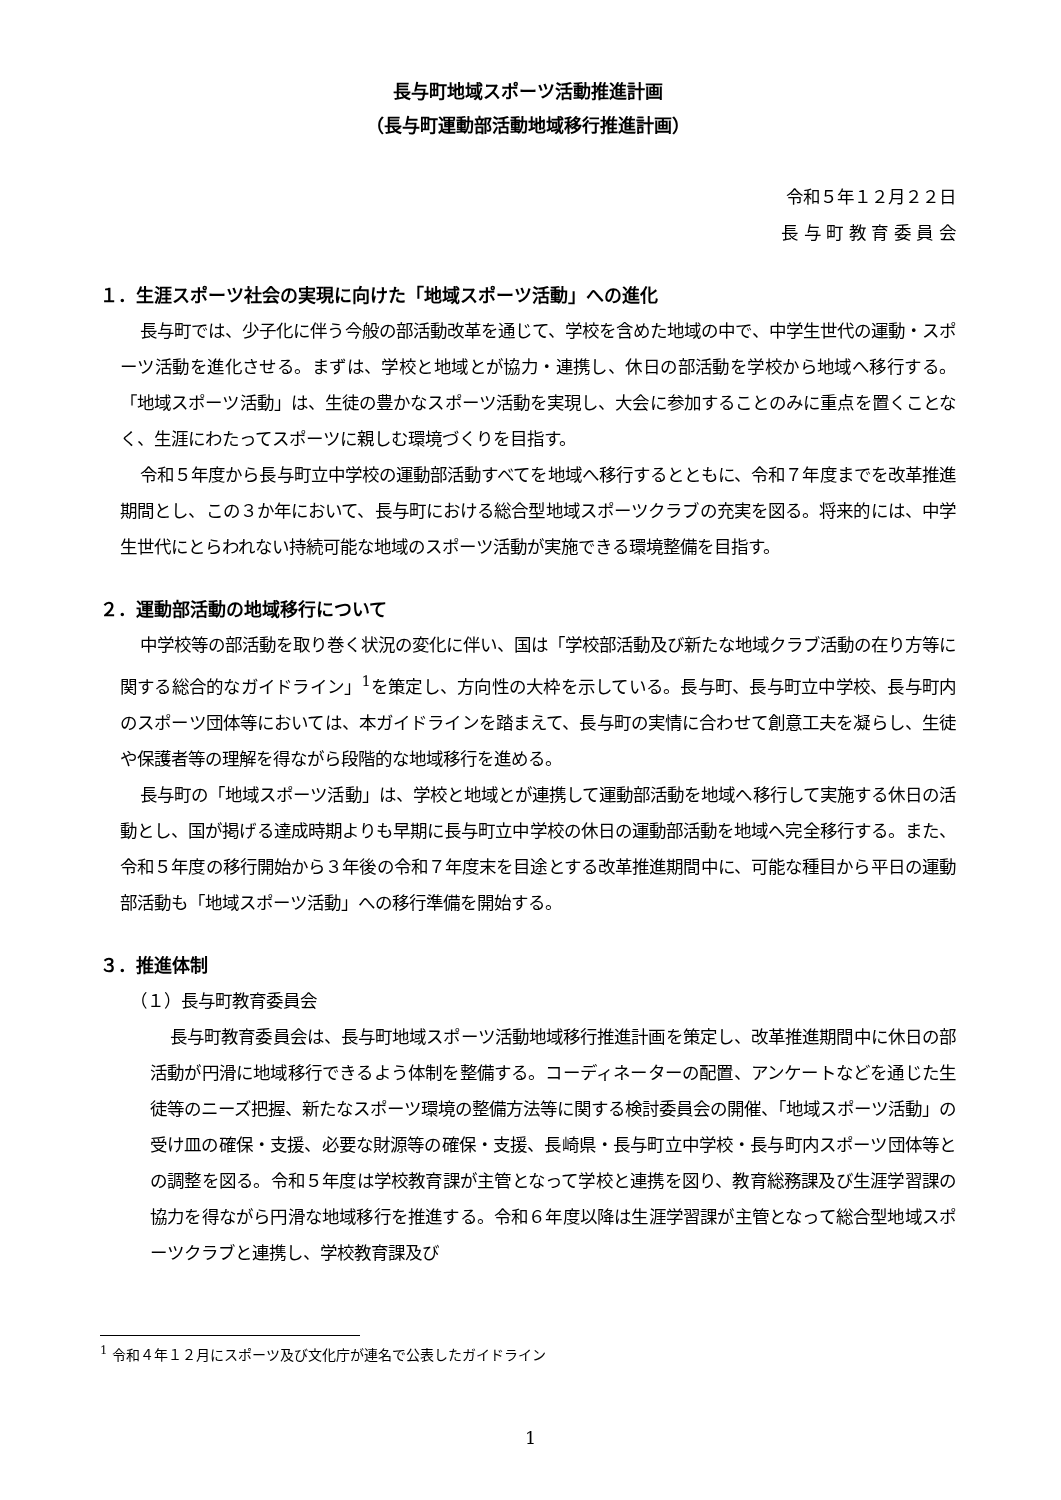長与町地域スポーツ活動推進計画
（長与町運動部活動地域移行推進計画）
令和５年１２月２２日
長 与 町 教 育 委 員 会
１．生涯スポーツ社会の実現に向けた「地域スポーツ活動」への進化
長与町では、少子化に伴う今般の部活動改革を通じて、学校を含めた地域の中で、中学生世代の運動・スポーツ活動を進化させる。まずは、学校と地域とが協力・連携し、休日の部活動を学校から地域へ移行する。「地域スポーツ活動」は、生徒の豊かなスポーツ活動を実現し、大会に参加することのみに重点を置くことなく、生涯にわたってスポーツに親しむ環境づくりを目指す。
令和５年度から長与町立中学校の運動部活動すべてを地域へ移行するとともに、令和７年度までを改革推進期間とし、この３か年において、長与町における総合型地域スポーツクラブの充実を図る。将来的には、中学生世代にとらわれない持続可能な地域のスポーツ活動が実施できる環境整備を目指す。
２．運動部活動の地域移行について
中学校等の部活動を取り巻く状況の変化に伴い、国は「学校部活動及び新たな地域クラブ活動の在り方等に関する総合的なガイドライン」<sup>1</sup>を策定し、方向性の大枠を示している。長与町、長与町立中学校、長与町内のスポーツ団体等においては、本ガイドラインを踏まえて、長与町の実情に合わせて創意工夫を凝らし、生徒や保護者等の理解を得ながら段階的な地域移行を進める。
長与町の「地域スポーツ活動」は、学校と地域とが連携して運動部活動を地域へ移行して実施する休日の活動とし、国が掲げる達成時期よりも早期に長与町立中学校の休日の運動部活動を地域へ完全移行する。また、令和５年度の移行開始から３年後の令和７年度末を目途とする改革推進期間中に、可能な種目から平日の運動部活動も「地域スポーツ活動」への移行準備を開始する。
３．推進体制
（１）長与町教育委員会
長与町教育委員会は、長与町地域スポーツ活動地域移行推進計画を策定し、改革推進期間中に休日の部活動が円滑に地域移行できるよう体制を整備する。コーディネーターの配置、アンケートなどを通じた生徒等のニーズ把握、新たなスポーツ環境の整備方法等に関する検討委員会の開催、「地域スポーツ活動」の受け皿の確保・支援、必要な財源等の確保・支援、長崎県・長与町立中学校・長与町内スポーツ団体等との調整を図る。令和５年度は学校教育課が主管となって学校と連携を図り、教育総務課及び生涯学習課の協力を得ながら円滑な地域移行を推進する。令和６年度以降は生涯学習課が主管となって総合型地域スポーツクラブと連携し、学校教育課及び
<sup>1</sup> 令和４年１２月にスポーツ及び文化庁が連名で公表したガイドライン
1